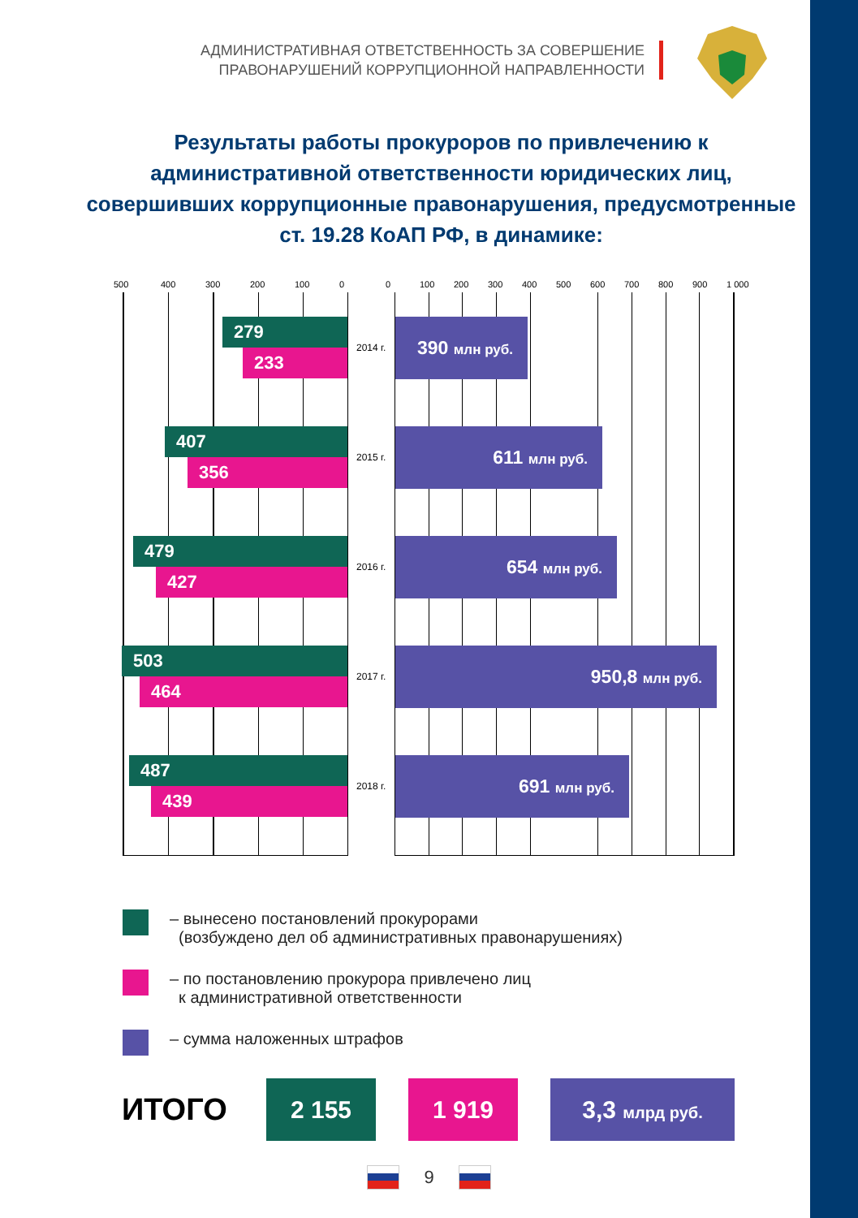АДМИНИСТРАТИВНАЯ ОТВЕТСТВЕННОСТЬ ЗА СОВЕРШЕНИЕ
ПРАВОНАРУШЕНИЙ КОРРУПЦИОННОЙ НАПРАВЛЕННОСТИ
Результаты работы прокуроров по привлечению к административной ответственности юридических лиц, совершивших коррупционные правонарушения, предусмотренные ст. 19.28 КоАП РФ, в динамике:
500 400 300 200 100 0 0 100 200 300 400 500 600 700 800 900 1 000
279
233
407
356
479
427
503
464
487
439
2014 г.
2015 г.
2016 г.
2017 г.
2018 г.
390 млн руб.
611 млн руб.
654 млн руб.
950,8 млн руб.
691 млн руб.
– вынесено постановлений прокурорами
(возбуждено дел об административных правонарушениях)
– по постановлению прокурора привлечено лиц
к административной ответственности
– сумма наложенных штрафов
ИТОГО
2 155 1 919
3,3 млрд руб.
9